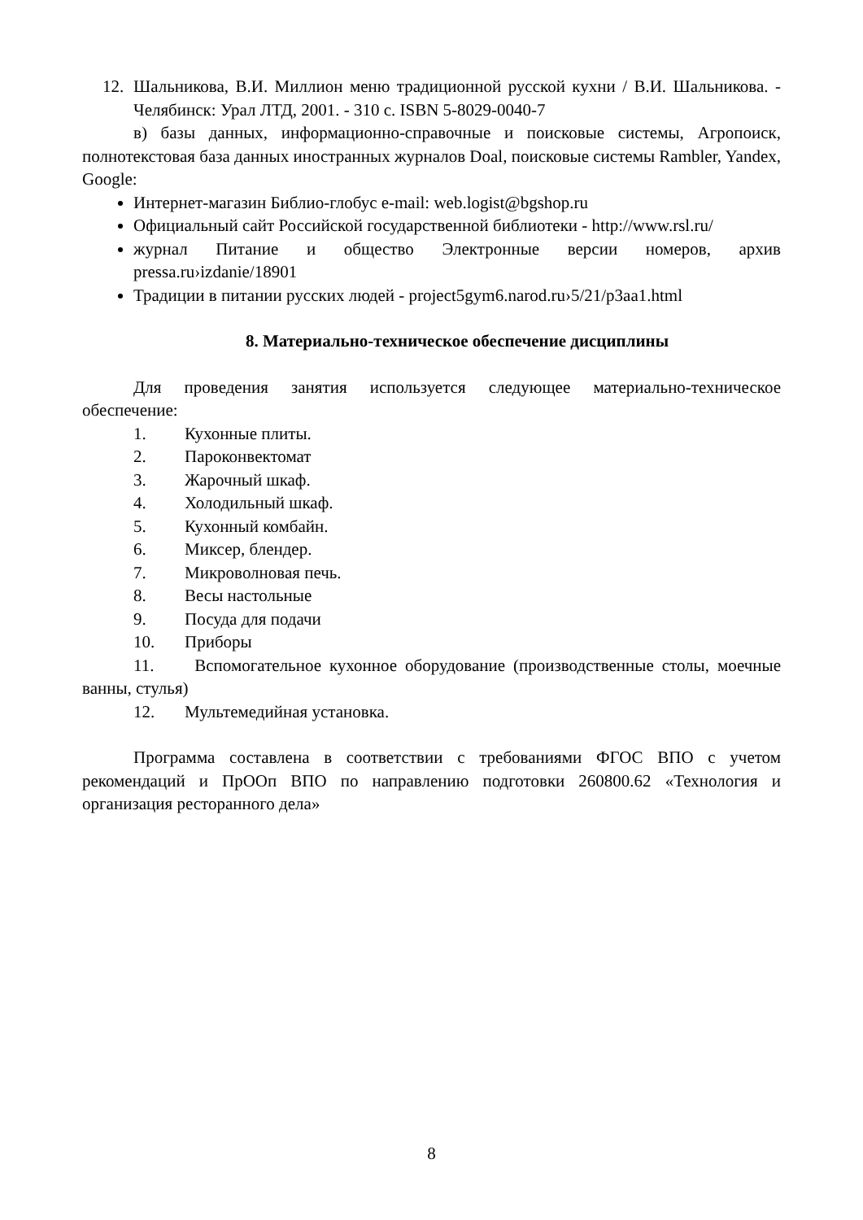12. Шальников­а, В.И. Миллион меню традиционной русской кухни / В.И. Шальникова. - Челябинск: Урал ЛТД, 2001. - 310 с. ISBN 5-8029-0040-7
в) базы данных, информационно-справочные и поисковые системы, Агропоиск, полнотекстовая база данных иностранных журналов Doal, поисковые системы Rambler, Yandex, Google:
Интернет-магазин Библио-глобус e-mail: web.logist@bgshop.ru
Официальный сайт Российской государственной библиотеки - http://www.rsl.ru/
журнал Питание и общество Электронные версии номеров, архив pressa.ru›izdanie/18901
Традиции в питании русских людей - project5gym6.narod.ru›5/21/p3aa1.html
8. Материально-техническое обеспечение дисциплины
Для проведения занятия используется следующее материально-техническое обеспечение:
1. Кухонные плиты.
2. Пароконвектомат
3. Жарочный шкаф.
4. Холодильный шкаф.
5. Кухонный комбайн.
6. Миксер, блендер.
7. Микроволновая печь.
8. Весы настольные
9. Посуда для подачи
10. Приборы
11. Вспомогательное кухонное оборудование (производственные столы, моечные ванны, стулья)
12. Мультемедийная установка.
Программа составлена в соответствии с требованиями ФГОС ВПО с учетом рекомендаций и ПрООп ВПО по направлению подготовки 260800.62 «Технология и организация ресторанного дела»
8